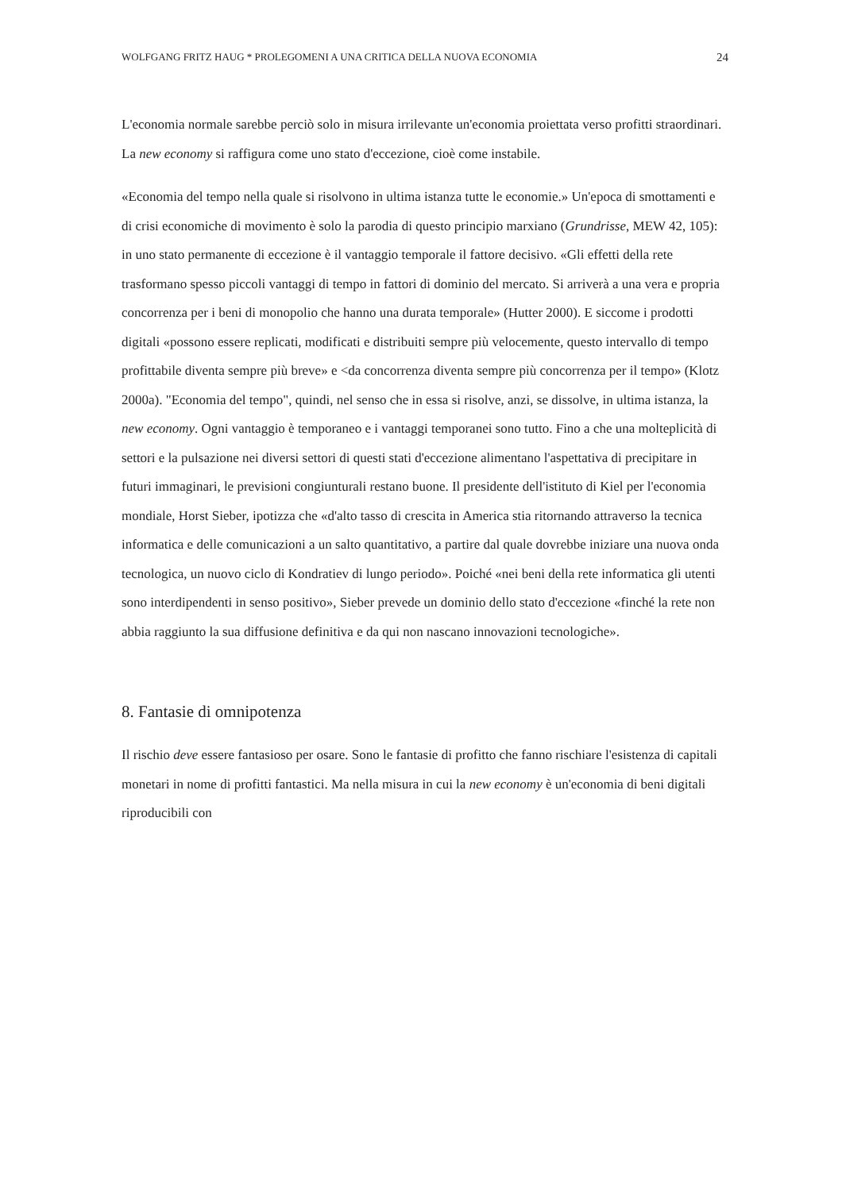WOLFGANG FRITZ HAUG * PROLEGOMENI A UNA CRITICA DELLA NUOVA ECONOMIA 24
L'economia normale sarebbe perciò solo in misura irrilevante un'economia proiettata verso profitti straordinari. La new economy si raffigura come uno stato d'eccezione, cioè come instabile.
«Economia del tempo nella quale si risolvono in ultima istanza tutte le economie.» Un'epoca di smottamenti e di crisi economiche di movimento è solo la parodia di questo principio marxiano (Grundrisse, MEW 42, 105): in uno stato permanente di eccezione è il vantaggio temporale il fattore decisivo. «Gli effetti della rete trasformano spesso piccoli vantaggi di tempo in fattori di dominio del mercato. Si arriverà a una vera e propria concorrenza per i beni di monopolio che hanno una durata temporale» (Hutter 2000). E siccome i prodotti digitali «possono essere replicati, modificati e distribuiti sempre più velocemente, questo intervallo di tempo profittabile diventa sempre più breve» e <da concorrenza diventa sempre più concorrenza per il tempo» (Klotz 2000a). "Economia del tempo", quindi, nel senso che in essa si risolve, anzi, se dissolve, in ultima istanza, la new economy. Ogni vantaggio è temporaneo e i vantaggi temporanei sono tutto. Fino a che una molteplicità di settori e la pulsazione nei diversi settori di questi stati d'eccezione alimentano l'aspettativa di precipitare in futuri immaginari, le previsioni congiunturali restano buone. Il presidente dell'istituto di Kiel per l'economia mondiale, Horst Sieber, ipotizza che «d'alto tasso di crescita in America stia ritornando attraverso la tecnica informatica e delle comunicazioni a un salto quantitativo, a partire dal quale dovrebbe iniziare una nuova onda tecnologica, un nuovo ciclo di Kondratiev di lungo periodo». Poiché «nei beni della rete informatica gli utenti sono interdipendenti in senso positivo», Sieber prevede un dominio dello stato d'eccezione «finché la rete non abbia raggiunto la sua diffusione definitiva e da qui non nascano innovazioni tecnologiche».
8. Fantasie di omnipotenza
Il rischio deve essere fantasioso per osare. Sono le fantasie di profitto che fanno rischiare l'esistenza di capitali monetari in nome di profitti fantastici. Ma nella misura in cui la new economy è un'economia di beni digitali riproducibili con